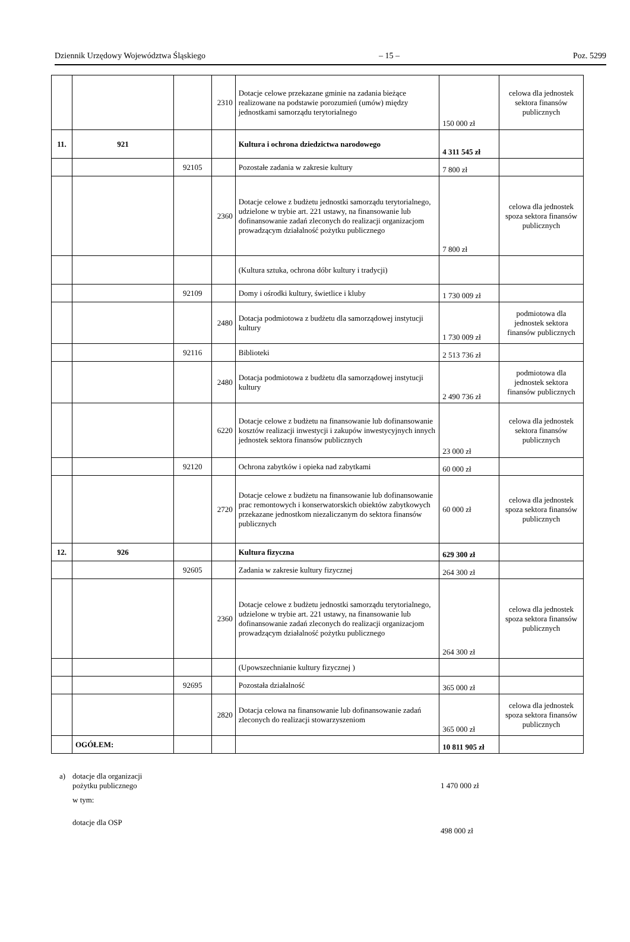Dziennik Urzędowy Województwa Śląskiego – 15 – Poz. 5299
| | | | 2310 | Dotacje celowe przekazane gminie na zadania bieżące realizowane na podstawie porozumień (umów) między jednostkami samorządu terytorialnego | 150 000 zł | celowa dla jednostek sektora finansów publicznych |
| 11. | 921 | | | Kultura i ochrona dziedzictwa narodowego | 4 311 545 zł | |
| | | 92105 | | Pozostałe zadania w zakresie kultury | 7 800 zł | |
| | | | 2360 | Dotacje celowe z budżetu jednostki samorządu terytorialnego, udzielone w trybie art. 221 ustawy, na finansowanie lub dofinansowanie zadań zleconych do realizacji organizacjom prowadzącym działalność pożytku publicznego | 7 800 zł | celowa dla jednostek spoza sektora finansów publicznych |
| | | | | (Kultura sztuka, ochrona dóbr kultury i tradycji) | | |
| | | 92109 | | Domy i ośrodki kultury, świetlice i kluby | 1 730 009 zł | |
| | | | 2480 | Dotacja podmiotowa z budżetu dla samorządowej instytucji kultury | 1 730 009 zł | podmiotowa dla jednostek sektora finansów publicznych |
| | | 92116 | | Biblioteki | 2 513 736 zł | |
| | | | 2480 | Dotacja podmiotowa z budżetu dla samorządowej instytucji kultury | 2 490 736 zł | podmiotowa dla jednostek sektora finansów publicznych |
| | | | 6220 | Dotacje celowe z budżetu na finansowanie lub dofinansowanie kosztów realizacji inwestycji i zakupów inwestycyjnych innych jednostek sektora finansów publicznych | 23 000 zł | celowa dla jednostek sektora finansów publicznych |
| | | 92120 | | Ochrona zabytków i opieka nad zabytkami | 60 000 zł | |
| | | | 2720 | Dotacje celowe z budżetu na finansowanie lub dofinansowanie prac remontowych i konserwatorskich obiektów zabytkowych przekazane jednostkom niezaliczanym do sektora finansów publicznych | 60 000 zł | celowa dla jednostek spoza sektora finansów publicznych |
| 12. | 926 | | | Kultura fizyczna | 629 300 zł | |
| | | 92605 | | Zadania w zakresie kultury fizycznej | 264 300 zł | |
| | | | 2360 | Dotacje celowe z budżetu jednostki samorządu terytorialnego, udzielone w trybie art. 221 ustawy, na finansowanie lub dofinansowanie zadań zleconych do realizacji organizacjom prowadzącym działalność pożytku publicznego | 264 300 zł | celowa dla jednostek spoza sektora finansów publicznych |
| | | | | (Upowszechnianie kultury fizycznej ) | | |
| | | 92695 | | Pozostała działalność | 365 000 zł | |
| | | | 2820 | Dotacja celowa na finansowanie lub dofinansowanie zadań zleconych do realizacji stowarzyszeniom | 365 000 zł | celowa dla jednostek spoza sektora finansów publicznych |
| | OGÓŁEM: | | | | 10 811 905 zł | |
a) dotacje dla organizacji
pożytku publicznego 1 470 000 zł
w tym:
dotacje dla OSP 498 000 zł